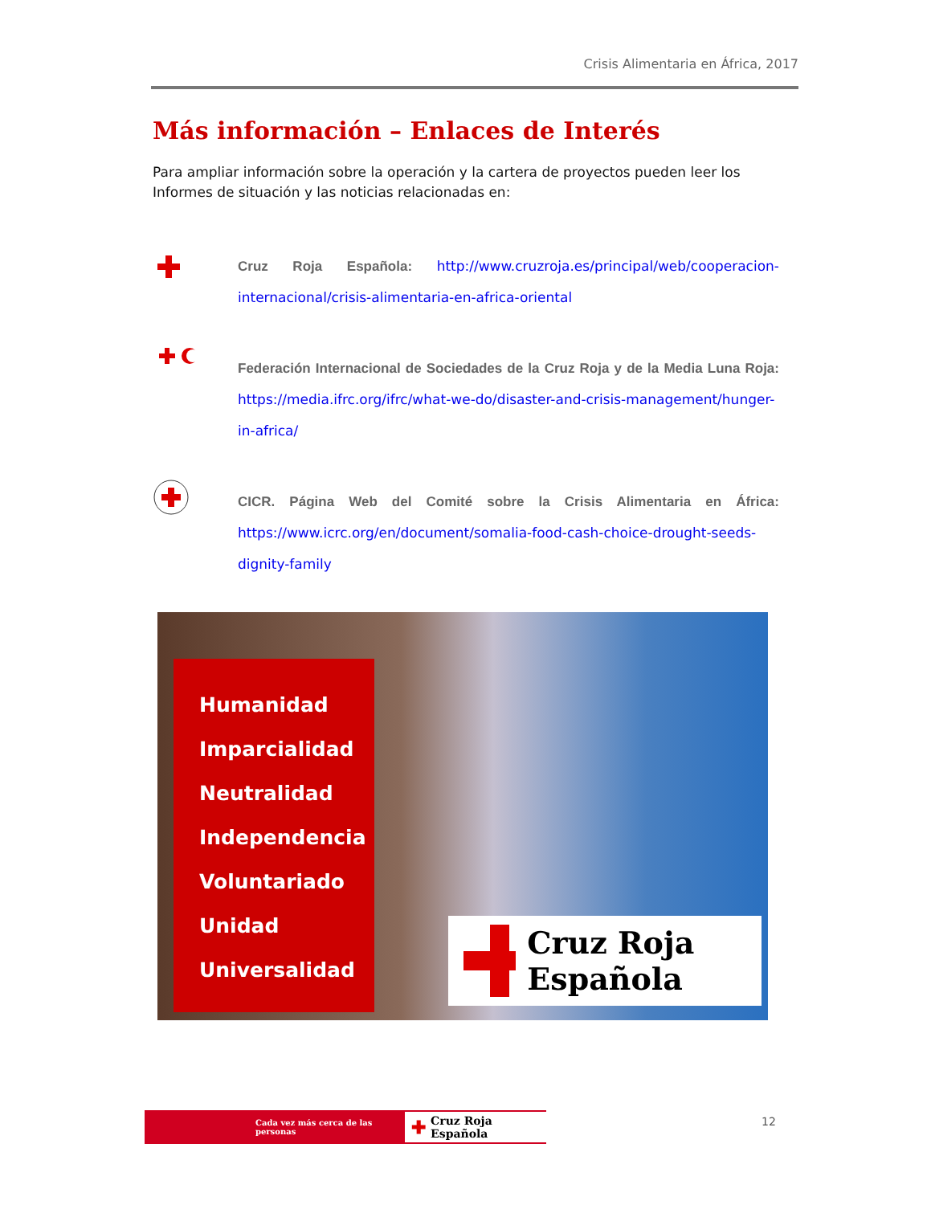Crisis Alimentaria en África, 2017
Más información – Enlaces de Interés
Para ampliar información sobre la operación y la cartera de proyectos pueden leer los Informes de situación y las noticias relacionadas en:
Cruz Roja Española: http://www.cruzroja.es/principal/web/cooperacion-internacional/crisis-alimentaria-en-africa-oriental
Federación Internacional de Sociedades de la Cruz Roja y de la Media Luna Roja: https://media.ifrc.org/ifrc/what-we-do/disaster-and-crisis-management/hunger-in-africa/
CICR. Página Web del Comité sobre la Crisis Alimentaria en África: https://www.icrc.org/en/document/somalia-food-cash-choice-drought-seeds-dignity-family
Humanidad
Imparcialidad
Neutralidad
Independencia
Voluntariado
Unidad
Universalidad
Cruz Roja Española
Cada vez más cerca de las personas ✚ Cruz Roja Española
12